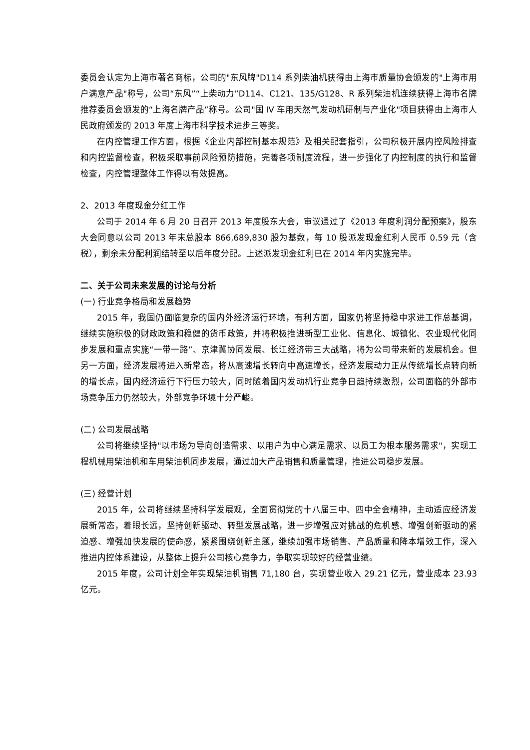委员会认定为上海市著名商标，公司的"东风牌"D114 系列柴油机获得由上海市质量协会颁发的"上海市用户满意产品"称号，公司“东风”“上柴动力”D114、C121、135/G128、R 系列柴油机连续获得上海市名牌推荐委员会颁发的“上海名牌产品”称号。公司"国 Ⅳ 车用天然气发动机研制与产业化"项目获得由上海市人民政府颁发的 2013 年度上海市科学技术进步三等奖。
在内控管理工作方面，根据《企业内部控制基本规范》及相关配套指引，公司积极开展内控风险排查和内控监督检查，积极采取事前风险预防措施，完善各项制度流程，进一步强化了内控制度的执行和监督检查，内控管理整体工作得以有效提高。
2、2013 年度现金分红工作
公司于 2014 年 6 月 20 日召开 2013 年度股东大会，审议通过了《2013 年度利润分配预案》，股东大会同意以公司 2013 年末总股本 866,689,830 股为基数，每 10 股派发现金红利人民币 0.59 元（含税），剩余未分配利润结转至以后年度分配。上述派发现金红利已在 2014 年内实施完毕。
二、关于公司未来发展的讨论与分析
(一) 行业竞争格局和发展趋势
2015 年，我国仍面临复杂的国内外经济运行环境，有利方面，国家仍将坚持稳中求进工作总基调，继续实施积极的财政政策和稳健的货币政策，并将积极推进新型工业化、信息化、城镇化、农业现代化同步发展和重点实施“一带一路”、京津冀协同发展、长江经济带三大战略，将为公司带来新的发展机会。但另一方面，经济发展将进入新常态，将从高速增长转向中高速增长，经济发展动力正从传统增长点转向新的增长点，国内经济运行下行压力较大，同时随着国内发动机行业竞争日趋持续激烈，公司面临的外部市场竞争压力仍然较大，外部竞争环境十分严峻。
(二) 公司发展战略
公司将继续坚持"以市场为导向创造需求、以用户为中心满足需求、以员工为根本服务需求"，实现工程机械用柴油机和车用柴油机同步发展，通过加大产品销售和质量管理，推进公司稳步发展。
(三) 经营计划
2015 年，公司将继续坚持科学发展观，全面贯彻党的十八届三中、四中全会精神，主动适应经济发展新常态，着眼长远，坚持创新驱动、转型发展战略，进一步增强应对挑战的危机感、增强创新驱动的紧迫感、增强加快发展的使命感，紧紧围绕创新主题，继续加强市场销售、产品质量和降本增效工作，深入推进内控体系建设，从整体上提升公司核心竞争力，争取实现较好的经营业绩。
2015 年度，公司计划全年实现柴油机销售 71,180 台，实现营业收入 29.21 亿元，营业成本 23.93 亿元。